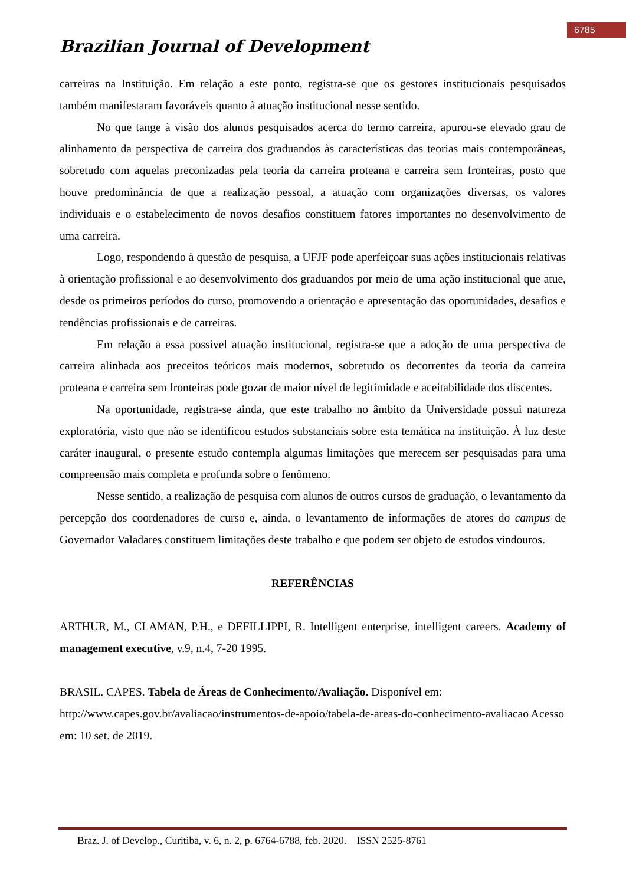6785
Brazilian Journal of Development
carreiras na Instituição. Em relação a este ponto, registra-se que os gestores institucionais pesquisados também manifestaram favoráveis quanto à atuação institucional nesse sentido.
No que tange à visão dos alunos pesquisados acerca do termo carreira, apurou-se elevado grau de alinhamento da perspectiva de carreira dos graduandos às características das teorias mais contemporâneas, sobretudo com aquelas preconizadas pela teoria da carreira proteana e carreira sem fronteiras, posto que houve predominância de que a realização pessoal, a atuação com organizações diversas, os valores individuais e o estabelecimento de novos desafios constituem fatores importantes no desenvolvimento de uma carreira.
Logo, respondendo à questão de pesquisa, a UFJF pode aperfeiçoar suas ações institucionais relativas à orientação profissional e ao desenvolvimento dos graduandos por meio de uma ação institucional que atue, desde os primeiros períodos do curso, promovendo a orientação e apresentação das oportunidades, desafios e tendências profissionais e de carreiras.
Em relação a essa possível atuação institucional, registra-se que a adoção de uma perspectiva de carreira alinhada aos preceitos teóricos mais modernos, sobretudo os decorrentes da teoria da carreira proteana e carreira sem fronteiras pode gozar de maior nível de legitimidade e aceitabilidade dos discentes.
Na oportunidade, registra-se ainda, que este trabalho no âmbito da Universidade possui natureza exploratória, visto que não se identificou estudos substanciais sobre esta temática na instituição. À luz deste caráter inaugural, o presente estudo contempla algumas limitações que merecem ser pesquisadas para uma compreensão mais completa e profunda sobre o fenômeno.
Nesse sentido, a realização de pesquisa com alunos de outros cursos de graduação, o levantamento da percepção dos coordenadores de curso e, ainda, o levantamento de informações de atores do campus de Governador Valadares constituem limitações deste trabalho e que podem ser objeto de estudos vindouros.
REFERÊNCIAS
ARTHUR, M., CLAMAN, P.H., e DEFILLIPPI, R. Intelligent enterprise, intelligent careers. Academy of management executive, v.9, n.4, 7-20 1995.
BRASIL. CAPES. Tabela de Áreas de Conhecimento/Avaliação. Disponível em: http://www.capes.gov.br/avaliacao/instrumentos-de-apoio/tabela-de-areas-do-conhecimento-avaliacao Acesso em: 10 set. de 2019.
Braz. J. of Develop., Curitiba, v. 6, n. 2, p. 6764-6788, feb. 2020. ISSN 2525-8761